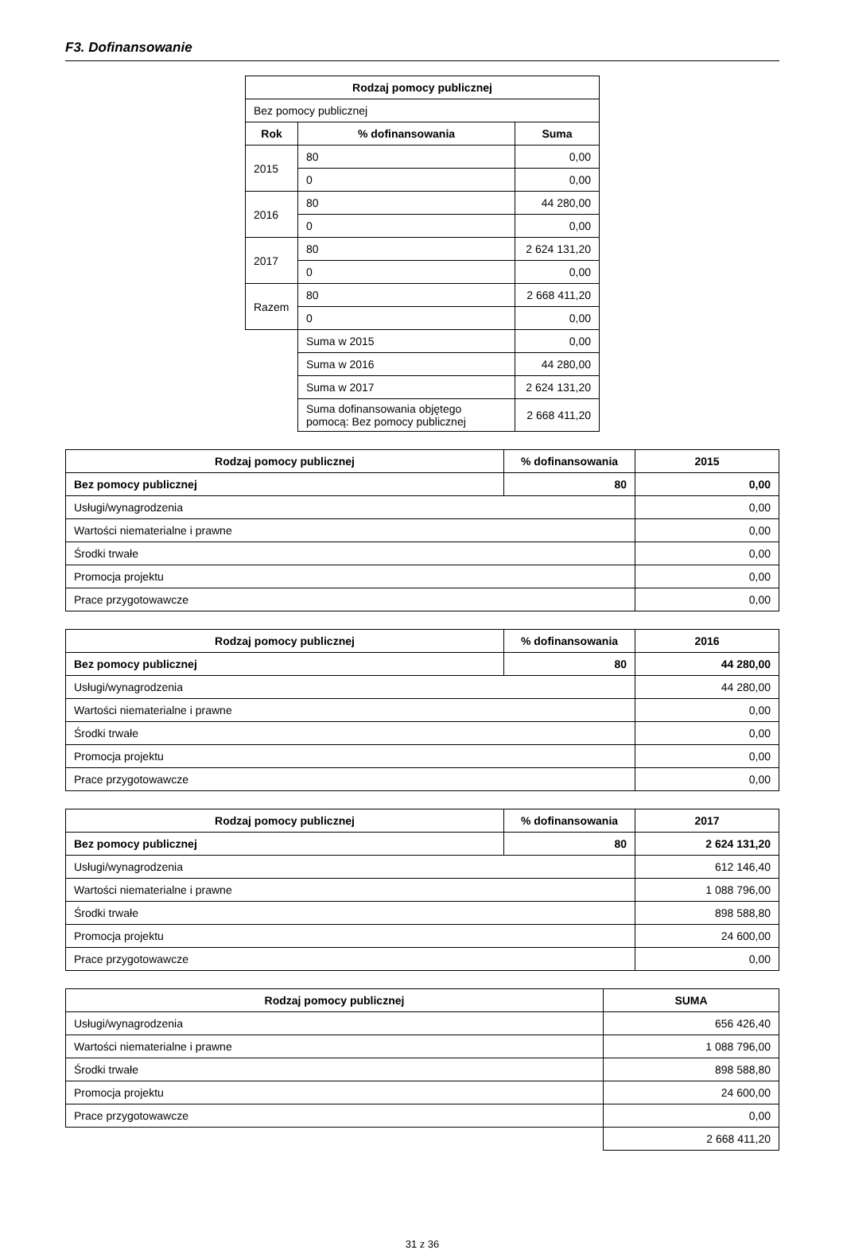F3. Dofinansowanie
| Rodzaj pomocy publicznej | | |
| --- | --- | --- |
| Bez pomocy publicznej | | |
| Rok | % dofinansowania | Suma |
| 2015 | 80 | 0,00 |
| | 0 | 0,00 |
| 2016 | 80 | 44 280,00 |
| | 0 | 0,00 |
| 2017 | 80 | 2 624 131,20 |
| | 0 | 0,00 |
| Razem | 80 | 2 668 411,20 |
| | 0 | 0,00 |
| | Suma w 2015 | 0,00 |
| | Suma w 2016 | 44 280,00 |
| | Suma w 2017 | 2 624 131,20 |
| | Suma dofinansowania objętego pomocą: Bez pomocy publicznej | 2 668 411,20 |
| Rodzaj pomocy publicznej | % dofinansowania | 2015 |
| --- | --- | --- |
| Bez pomocy publicznej | 80 | 0,00 |
| Usługi/wynagrodzenia | | 0,00 |
| Wartości niematerialne i prawne | | 0,00 |
| Środki trwałe | | 0,00 |
| Promocja projektu | | 0,00 |
| Prace przygotowawcze | | 0,00 |
| Rodzaj pomocy publicznej | % dofinansowania | 2016 |
| --- | --- | --- |
| Bez pomocy publicznej | 80 | 44 280,00 |
| Usługi/wynagrodzenia | | 44 280,00 |
| Wartości niematerialne i prawne | | 0,00 |
| Środki trwałe | | 0,00 |
| Promocja projektu | | 0,00 |
| Prace przygotowawcze | | 0,00 |
| Rodzaj pomocy publicznej | % dofinansowania | 2017 |
| --- | --- | --- |
| Bez pomocy publicznej | 80 | 2 624 131,20 |
| Usługi/wynagrodzenia | | 612 146,40 |
| Wartości niematerialne i prawne | | 1 088 796,00 |
| Środki trwałe | | 898 588,80 |
| Promocja projektu | | 24 600,00 |
| Prace przygotowawcze | | 0,00 |
| Rodzaj pomocy publicznej | SUMA |
| --- | --- |
| Usługi/wynagrodzenia | 656 426,40 |
| Wartości niematerialne i prawne | 1 088 796,00 |
| Środki trwałe | 898 588,80 |
| Promocja projektu | 24 600,00 |
| Prace przygotowawcze | 0,00 |
| | 2 668 411,20 |
31 z 36